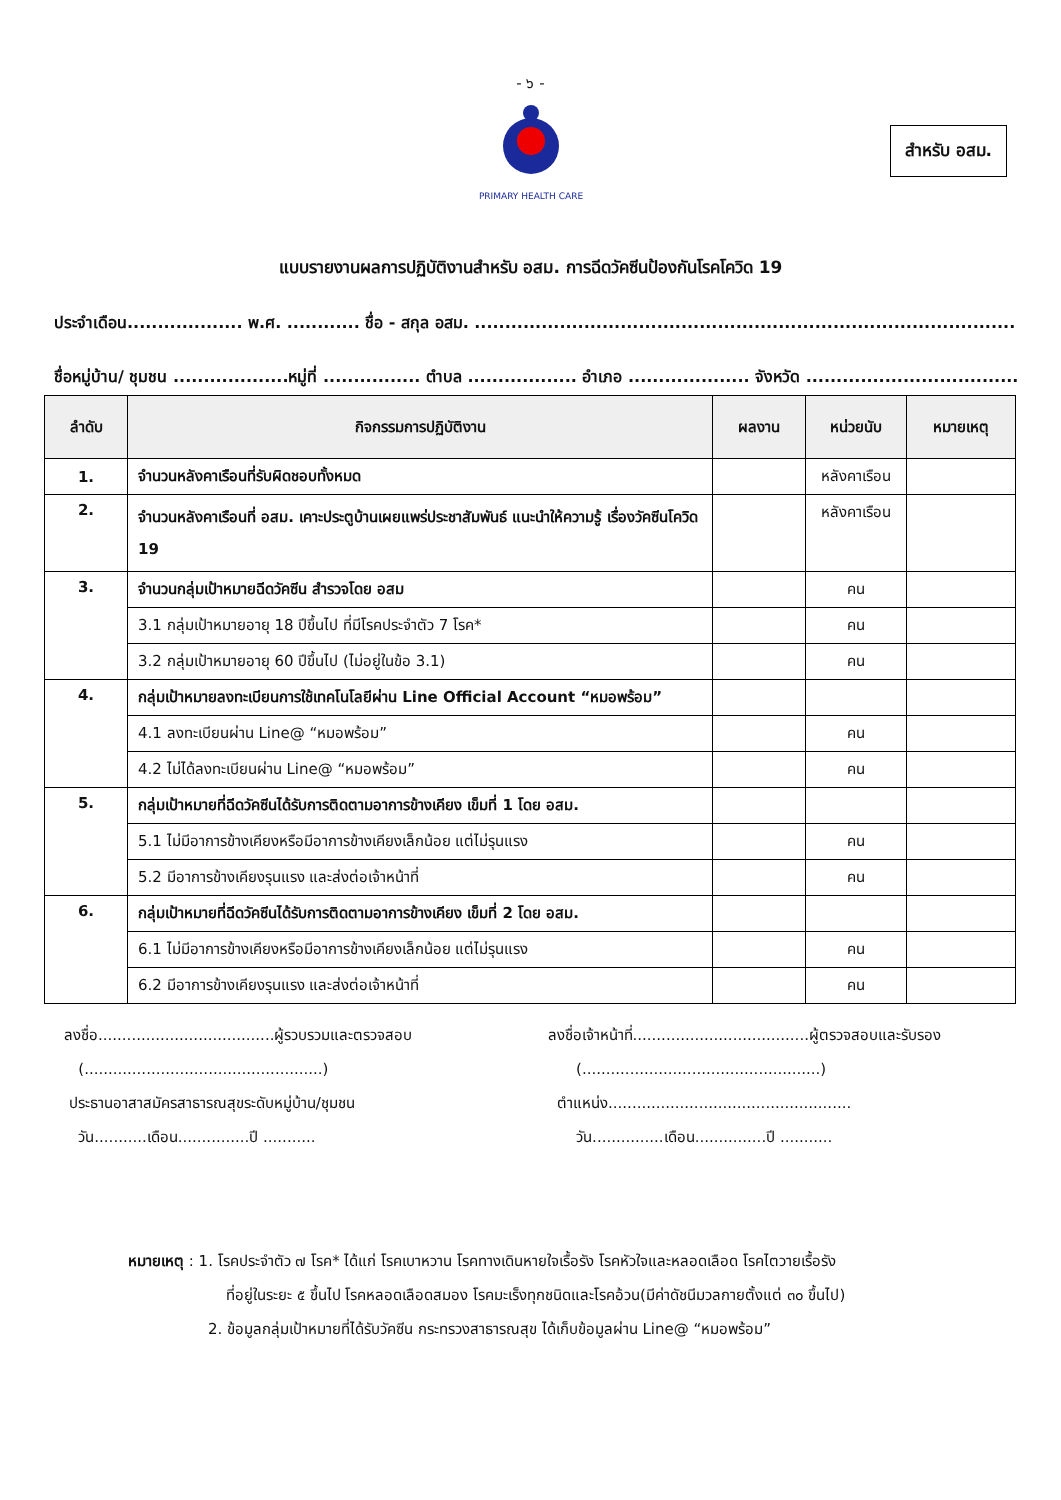- ๖ -
PRIMARY HEALTH CARE
สำหรับ อสม.
แบบรายงานผลการปฏิบัติงานสำหรับ อสม. การฉีดวัคซีนป้องกันโรคโควิด 19
ประจำเดือน................... พ.ศ. ............ ชื่อ - สกุล อสม. .........................................................................................
ชื่อหมู่บ้าน/ ชุมชน ...................หมู่ที่ ................ ตำบล .................. อำเภอ .................... จังหวัด .....................................
| ลำดับ | กิจกรรมการปฏิบัติงาน | ผลงาน | หน่วยนับ | หมายเหตุ |
| --- | --- | --- | --- | --- |
| 1. | จำนวนหลังคาเรือนที่รับผิดชอบทั้งหมด | | หลังคาเรือน | |
| 2. | จำนวนหลังคาเรือนที่ อสม. เคาะประตูบ้านเผยแพร่ประชาสัมพันธ์ แนะนำให้ความรู้ เรื่องวัคซีนโควิด 19 | | หลังคาเรือน | |
| 3. | จำนวนกลุ่มเป้าหมายฉีดวัคซีน สำรวจโดย อสม | | คน | |
| | 3.1 กลุ่มเป้าหมายอายุ 18 ปีขึ้นไป ที่มีโรคประจำตัว 7 โรค* | | คน | |
| | 3.2 กลุ่มเป้าหมายอายุ 60 ปีขึ้นไป (ไม่อยู่ในข้อ 3.1) | | คน | |
| 4. | กลุ่มเป้าหมายลงทะเบียนการใช้เทคโนโลยีผ่าน Line Official Account “หมอพร้อม” | | | |
| | 4.1 ลงทะเบียนผ่าน Line@ “หมอพร้อม” | | คน | |
| | 4.2 ไม่ได้ลงทะเบียนผ่าน Line@ “หมอพร้อม” | | คน | |
| 5. | กลุ่มเป้าหมายที่ฉีดวัคซีนได้รับการติดตามอาการข้างเคียง เข็มที่ 1 โดย อสม. | | | |
| | 5.1 ไม่มีอาการข้างเคียงหรือมีอาการข้างเคียงเล็กน้อย แต่ไม่รุนแรง | | คน | |
| | 5.2 มีอาการข้างเคียงรุนแรง และส่งต่อเจ้าหน้าที่ | | คน | |
| 6. | กลุ่มเป้าหมายที่ฉีดวัคซีนได้รับการติดตามอาการข้างเคียง เข็มที่ 2 โดย อสม. | | | |
| | 6.1 ไม่มีอาการข้างเคียงหรือมีอาการข้างเคียงเล็กน้อย แต่ไม่รุนแรง | | คน | |
| | 6.2 มีอาการข้างเคียงรุนแรง และส่งต่อเจ้าหน้าที่ | | คน | |
ลงชื่อ.....................................ผู้รวบรวมและตรวจสอบ
(..................................................)
ประธานอาสาสมัครสาธารณสุขระดับหมู่บ้าน/ชุมชน
วัน...........เดือน...............ปี ...........
ลงชื่อเจ้าหน้าที่.....................................ผู้ตรวจสอบและรับรอง
(..................................................)
ตำแหน่ง...................................................
วัน...............เดือน...............ปี ...........
หมายเหตุ : 1. โรคประจำตัว ๗ โรค* ได้แก่ โรคเบาหวาน โรคทางเดินหายใจเรื้อรัง โรคหัวใจและหลอดเลือด โรคไตวายเรื้อรัง
ที่อยู่ในระยะ ๕ ขึ้นไป โรคหลอดเลือดสมอง โรคมะเร็งทุกชนิดและโรคอ้วน(มีค่าดัชนีมวลกายตั้งแต่ ๓๐ ขึ้นไป)
2. ข้อมูลกลุ่มเป้าหมายที่ได้รับวัคซีน กระทรวงสาธารณสุข ได้เก็บข้อมูลผ่าน Line@ “หมอพร้อม”